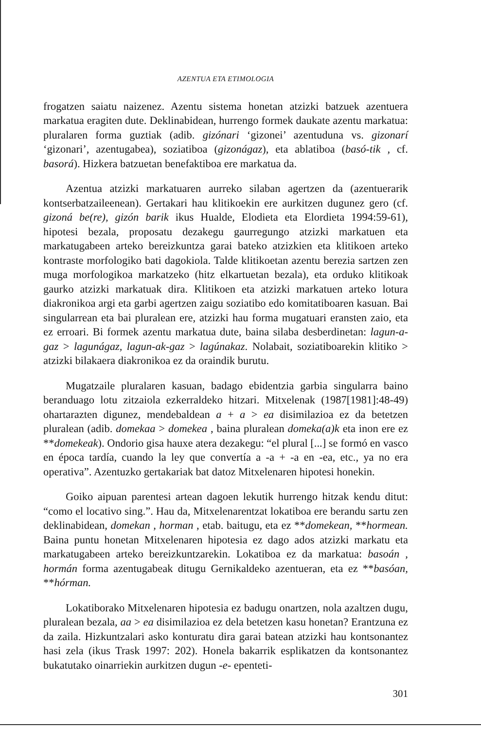AZENTUA ETA ETIMOLOGIA
frogatzen saiatu naizenez. Azentu sistema honetan atzizki batzuek azentuera markatua eragiten dute. Deklinabidean, hurrengo formek daukate azentu markatua: pluralaren forma guztiak (adib. gizónari ‘gizonei’ azentuduna vs. gizonarí ‘gizonari’, azentugabea), soziatiboa (gizonágaz), eta ablatiboa (basó-tik , cf. basorá). Hizkera batzuetan benefaktiboa ere markatua da.
Azentua atzizki markatuaren aurreko silaban agertzen da (azentuerarik kontserbatzaileenean). Gertakari hau klitikoekin ere aurkitzen dugunez gero (cf. gizoná be(re), gizón barik ikus Hualde, Elodieta eta Elordieta 1994:59-61), hipotesi bezala, proposatu dezakegu gaurregungo atzizki markatuen eta markatugabeen arteko bereizkuntza garai bateko atzizkien eta klitikoen arteko kontraste morfologiko bati dagokiola. Talde klitikoetan azentu berezia sartzen zen muga morfologikoa markatzeko (hitz elkartuetan bezala), eta orduko klitikoak gaurko atzizki markatuak dira. Klitikoen eta atzizki markatuen arteko lotura diakronikoa argi eta garbi agertzen zaigu soziatibo edo komitatiboaren kasuan. Bai singularrean eta bai pluralean ere, atzizki hau forma mugatuari eransten zaio, eta ez erroari. Bi formek azentu markatua dute, baina silaba desberdinetan: lagun-a-gaz > lagunágaz, lagun-ak-gaz > lagúnakaz. Nolabait, soziatiboarekin klitiko > atzizki bilakaera diakronikoa ez da oraindik burutu.
Mugatzaile pluralaren kasuan, badago ebidentzia garbia singularra baino beranduago lotu zitzaiola ezkerraldeko hitzari. Mitxelenak (1987[1981]:48-49) ohartarazten digunez, mendebaldean a + a > ea disimilazioa ez da betetzen pluralean (adib. domekaa > domekea , baina pluralean domeka(a)k eta inon ere ez **domekeak). Ondorio gisa hauxe atera dezakegu: “el plural [...] se formó en vasco en época tardía, cuando la ley que convertía a -a + -a en -ea, etc., ya no era operativa”. Azentuzko gertakariak bat datoz Mitxelenaren hipotesi honekin.
Goiko aipuan parentesi artean dagoen lekutik hurrengo hitzak kendu ditut: “como el locativo sing.”. Hau da, Mitxelenarentzat lokatiboa ere berandu sartu zen deklinabidean, domekan , horman , etab. baitugu, eta ez **domekean, **hormean. Baina puntu honetan Mitxelenaren hipotesia ez dago ados atzizki markatu eta markatugabeen arteko bereizkuntzarekin. Lokatiboa ez da markatua: basoán , hormán forma azentugabeak ditugu Gernikaldeko azentueran, eta ez **basóan, **hórman.
Lokatiborako Mitxelenaren hipotesia ez badugu onartzen, nola azaltzen dugu, pluralean bezala, aa > ea disimilazioa ez dela betetzen kasu honetan? Erantzuna ez da zaila. Hizkuntzalari asko konturatu dira garai batean atzizki hau kontsonantez hasi zela (ikus Trask 1997: 202). Honela bakarrik esplikatzen da kontsonantez bukatutako oinarriekin aurkitzen dugun -e- epenteti-
301